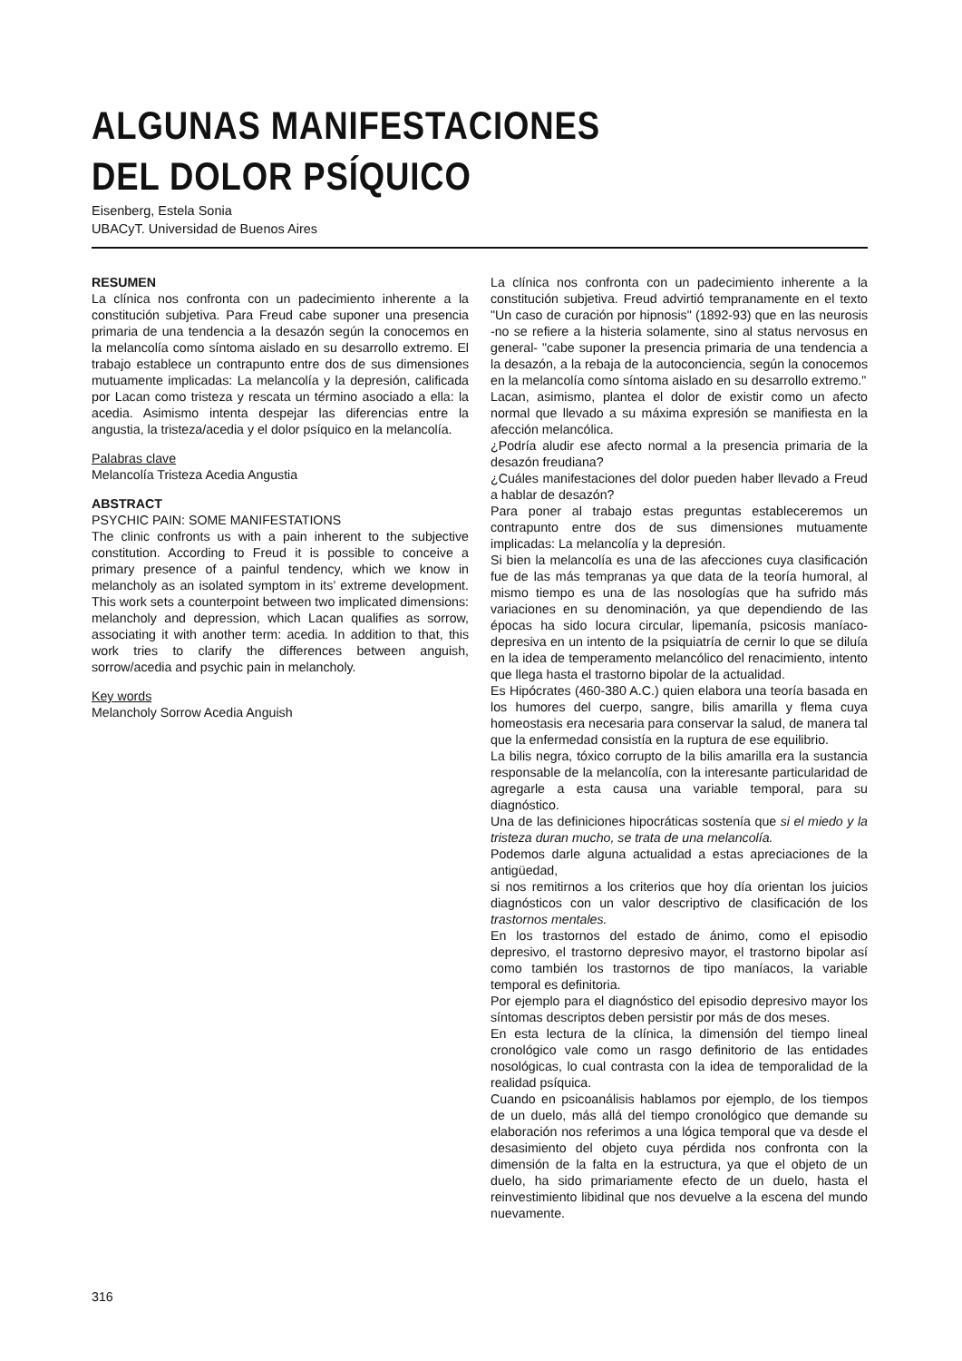ALGUNAS MANIFESTACIONES
DEL DOLOR PSÍQUICO
Eisenberg, Estela Sonia
UBACyT. Universidad de Buenos Aires
RESUMEN
La clínica nos confronta con un padecimiento inherente a la constitución subjetiva. Para Freud cabe suponer una presencia primaria de una tendencia a la desazón según la conocemos en la melancolía como síntoma aislado en su desarrollo extremo. El trabajo establece un contrapunto entre dos de sus dimensiones mutuamente implicadas: La melancolía y la depresión, calificada por Lacan como tristeza y rescata un término asociado a ella: la acedia. Asimismo intenta despejar las diferencias entre la angustia, la tristeza/acedia y el dolor psíquico en la melancolía.
Palabras clave
Melancolía Tristeza Acedia Angustia
ABSTRACT
PSYCHIC PAIN: SOME MANIFESTATIONS
The clinic confronts us with a pain inherent to the subjective constitution. According to Freud it is possible to conceive a primary presence of a painful tendency, which we know in melancholy as an isolated symptom in its’ extreme development. This work sets a counterpoint between two implicated dimensions: melancholy and depression, which Lacan qualifies as sorrow, associating it with another term: acedia. In addition to that, this work tries to clarify the differences between anguish, sorrow/acedia and psychic pain in melancholy.
Key words
Melancholy Sorrow Acedia Anguish
La clínica nos confronta con un padecimiento inherente a la constitución subjetiva. Freud advirtió tempranamente en el texto "Un caso de curación por hipnosis" (1892-93) que en las neurosis -no se refiere a la histeria solamente, sino al status nervosus en general- "cabe suponer la presencia primaria de una tendencia a la desazón, a la rebaja de la autoconciencia, según la conocemos en la melancolía como síntoma aislado en su desarrollo extremo."
Lacan, asimismo, plantea el dolor de existir como un afecto normal que llevado a su máxima expresión se manifiesta en la afección melancólica.
¿Podría aludir ese afecto normal a la presencia primaria de la desazón freudiana?
¿Cuáles manifestaciones del dolor pueden haber llevado a Freud a hablar de desazón?
Para poner al trabajo estas preguntas estableceremos un contrapunto entre dos de sus dimensiones mutuamente implicadas: La melancolía y la depresión.
Si bien la melancolía es una de las afecciones cuya clasificación fue de las más tempranas ya que data de la teoría humoral, al mismo tiempo es una de las nosologías que ha sufrido más variaciones en su denominación, ya que dependiendo de las épocas ha sido locura circular, lipemanía, psicosis maníaco-depresiva en un intento de la psiquiatría de cernir lo que se diluía en la idea de temperamento melancólico del renacimiento, intento que llega hasta el trastorno bipolar de la actualidad.
Es Hipócrates (460-380 A.C.) quien elabora una teoría basada en los humores del cuerpo, sangre, bilis amarilla y flema cuya homeostasis era necesaria para conservar la salud, de manera tal que la enfermedad consistía en la ruptura de ese equilibrio.
La bilis negra, tóxico corrupto de la bilis amarilla era la sustancia responsable de la melancolía, con la interesante particularidad de agregarle a esta causa una variable temporal, para su diagnóstico.
Una de las definiciones hipocráticas sostenía que si el miedo y la tristeza duran mucho, se trata de una melancolía.
Podemos darle alguna actualidad a estas apreciaciones de la antigüedad,
si nos remitirnos a los criterios que hoy día orientan los juicios diagnósticos con un valor descriptivo de clasificación de los trastornos mentales.
En los trastornos del estado de ánimo, como el episodio depresivo, el trastorno depresivo mayor, el trastorno bipolar así como también los trastornos de tipo maníacos, la variable temporal es definitoria.
Por ejemplo para el diagnóstico del episodio depresivo mayor los síntomas descriptos deben persistir por más de dos meses.
En esta lectura de la clínica, la dimensión del tiempo lineal cronológico vale como un rasgo definitorio de las entidades nosológicas, lo cual contrasta con la idea de temporalidad de la realidad psíquica.
Cuando en psicoanálisis hablamos por ejemplo, de los tiempos de un duelo, más allá del tiempo cronológico que demande su elaboración nos referimos a una lógica temporal que va desde el desasimiento del objeto cuya pérdida nos confronta con la dimensión de la falta en la estructura, ya que el objeto de un duelo, ha sido primariamente efecto de un duelo, hasta el reinvestimiento libidinal que nos devuelve a la escena del mundo nuevamente.
316